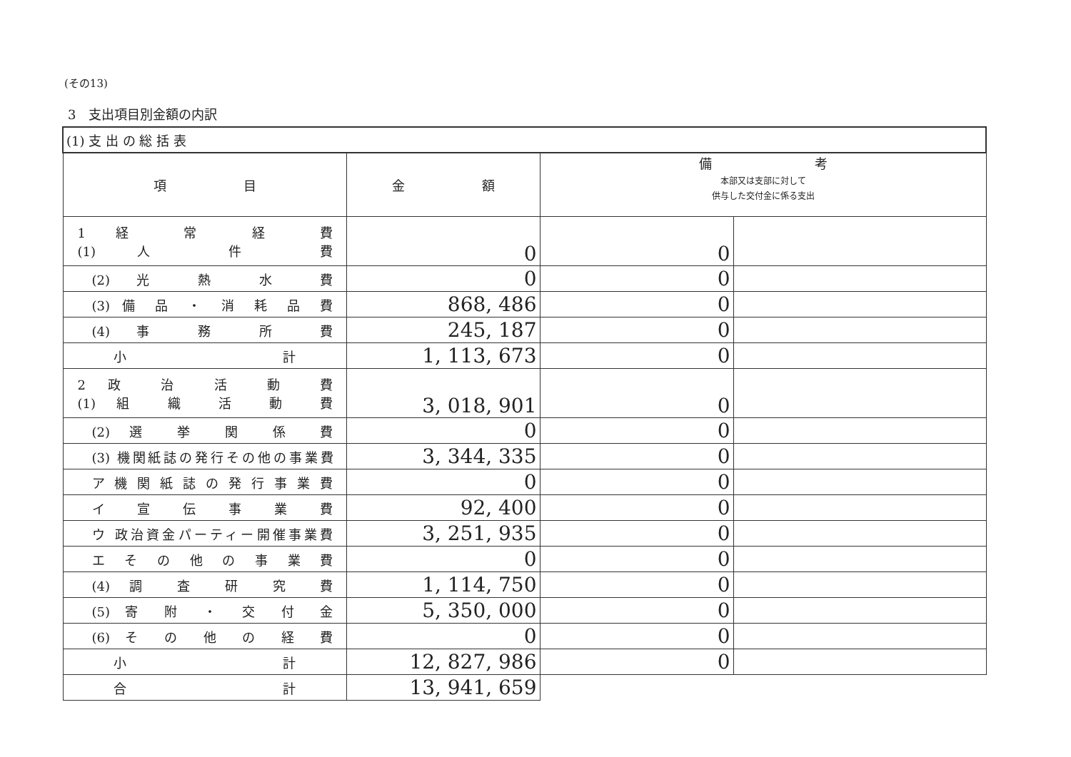(その13)
3　支出項目別金額の内訳
| (1) 支 出 の 総 括 表 | | | |
| --- | --- | --- | --- |
| 項 目 | 金 額 | 備 考 本部又は支部に対して 供与した交付金に係る支出 | |
| 1 経 常 経 費 (1) 人 件 費 | 0 | 0 | |
| (2) 光 熱 水 費 | 0 | 0 | |
| (3) 備 品 ・ 消 耗 品 費 | 868, 486 | 0 | |
| (4) 事 務 所 費 | 245, 187 | 0 | |
| 小 計 | 1, 113, 673 | 0 | |
| 2 政 治 活 動 費 (1) 組 織 活 動 費 | 3, 018, 901 | 0 | |
| (2) 選 挙 関 係 費 | 0 | 0 | |
| (3) 機関紙誌の発行その他の事業費 | 3, 344, 335 | 0 | |
| ア 機 関 紙 誌 の 発 行 事 業 費 | 0 | 0 | |
| イ 宣 伝 事 業 費 | 92, 400 | 0 | |
| ウ 政治資金パーティー開催事業費 | 3, 251, 935 | 0 | |
| エ そ の 他 の 事 業 費 | 0 | 0 | |
| (4) 調 査 研 究 費 | 1, 114, 750 | 0 | |
| (5) 寄 附 ・ 交 付 金 | 5, 350, 000 | 0 | |
| (6) そ の 他 の 経 費 | 0 | 0 | |
| 小 計 | 12, 827, 986 | 0 | |
| 合 計 | 13, 941, 659 | | |